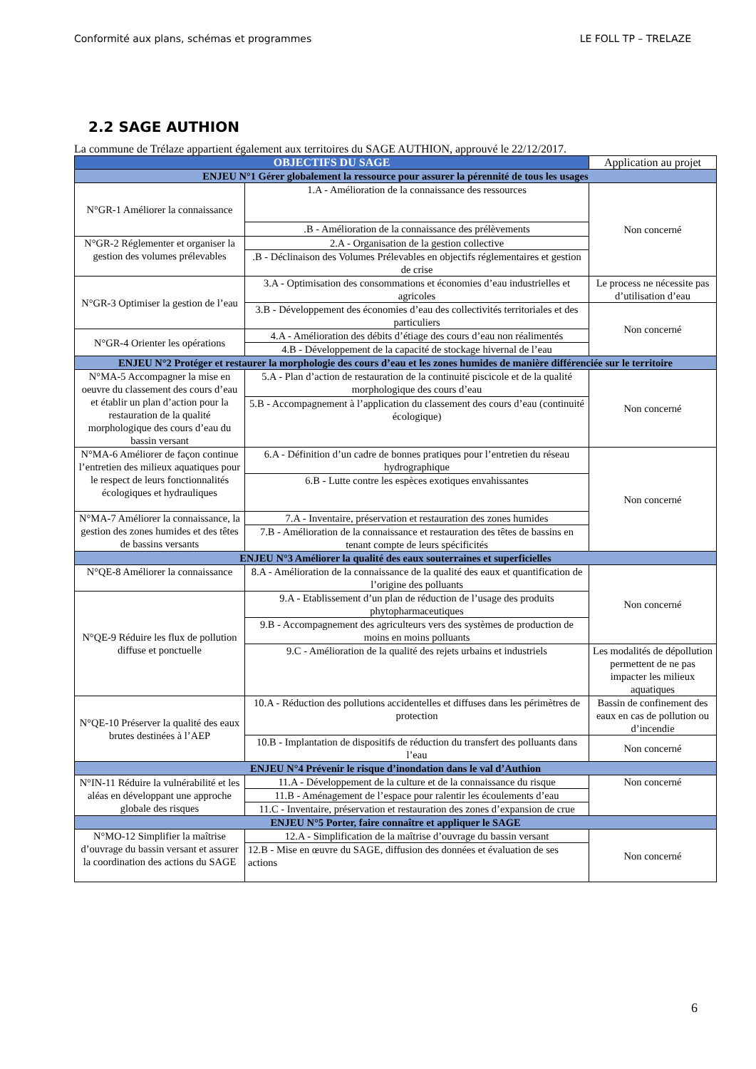Conformité aux plans, schémas et programmes LE FOLL TP – TRELAZE
2.2 SAGE AUTHION
La commune de Trélaze appartient également aux territoires du SAGE AUTHION, approuvé le 22/12/2017.
| OBJECTIFS DU SAGE | | Application au projet |
| --- | --- | --- |
| ENJEU N°1 Gérer globalement la ressource pour assurer la pérennité de tous les usages | | |
| N°GR-1 Améliorer la connaissance | 1.A - Amélioration de la connaissance des ressources | Non concerné |
| | .B - Amélioration de la connaissance des prélèvements | |
| N°GR-2 Réglementer et organiser la gestion des volumes prélevables | 2.A - Organisation de la gestion collective | |
| | .B - Déclinaison des Volumes Prélevables en objectifs réglementaires et gestion de crise | |
| N°GR-3 Optimiser la gestion de l’eau | 3.A - Optimisation des consommations et économies d’eau industrielles et agricoles | Le process ne nécessite pas d’utilisation d’eau |
| | 3.B - Développement des économies d’eau des collectivités territoriales et des particuliers | Non concerné |
| N°GR-4 Orienter les opérations | 4.A - Amélioration des débits d’étiage des cours d’eau non réalimentés | |
| | 4.B - Développement de la capacité de stockage hivernal de l’eau | |
| ENJEU N°2 Protéger et restaurer la morphologie des cours d’eau et les zones humides de manière différenciée sur le territoire | | |
| N°MA-5 Accompagner la mise en oeuvre du classement des cours d’eau et établir un plan d’action pour la restauration de la qualité morphologique des cours d’eau du bassin versant | 5.A - Plan d’action de restauration de la continuité piscicole et de la qualité morphologique des cours d’eau | Non concerné |
| | 5.B - Accompagnement à l’application du classement des cours d’eau (continuité écologique) | |
| N°MA-6 Améliorer de façon continue l’entretien des milieux aquatiques pour le respect de leurs fonctionnalités écologiques et hydrauliques | 6.A - Définition d’un cadre de bonnes pratiques pour l’entretien du réseau hydrographique | Non concerné |
| | 6.B - Lutte contre les espèces exotiques envahissantes | |
| N°MA-7 Améliorer la connaissance, la gestion des zones humides et des têtes de bassins versants | 7.A - Inventaire, préservation et restauration des zones humides | |
| | 7.B - Amélioration de la connaissance et restauration des têtes de bassins en tenant compte de leurs spécificités | |
| ENJEU N°3 Améliorer la qualité des eaux souterraines et superficielles | | |
| N°QE-8 Améliorer la connaissance | 8.A - Amélioration de la connaissance de la qualité des eaux et quantification de l’origine des polluants | Non concerné |
| N°QE-9 Réduire les flux de pollution diffuse et ponctuelle | 9.A - Etablissement d’un plan de réduction de l’usage des produits phytopharmaceutiques | |
| | 9.B - Accompagnement des agriculteurs vers des systèmes de production de moins en moins polluants | |
| | 9.C - Amélioration de la qualité des rejets urbains et industriels | Les modalités de dépollution permettent de ne pas impacter les milieux aquatiques |
| N°QE-10 Préserver la qualité des eaux brutes destinées à l’AEP | 10.A - Réduction des pollutions accidentelles et diffuses dans les périmètres de protection | Bassin de confinement des eaux en cas de pollution ou d’incendie |
| | 10.B - Implantation de dispositifs de réduction du transfert des polluants dans l’eau | Non concerné |
| ENJEU N°4 Prévenir le risque d’inondation dans le val d’Authion | | |
| N°IN-11 Réduire la vulnérabilité et les aléas en développant une approche globale des risques | 11.A - Développement de la culture et de la connaissance du risque | Non concerné |
| | 11.B - Aménagement de l’espace pour ralentir les écoulements d’eau | |
| | 11.C - Inventaire, préservation et restauration des zones d’expansion de crue | |
| ENJEU N°5 Porter, faire connaître et appliquer le SAGE | | |
| N°MO-12 Simplifier la maîtrise d’ouvrage du bassin versant et assurer la coordination des actions du SAGE | 12.A - Simplification de la maîtrise d’ouvrage du bassin versant | Non concerné |
| | 12.B - Mise en œuvre du SAGE, diffusion des données et évaluation de ses actions | |
6